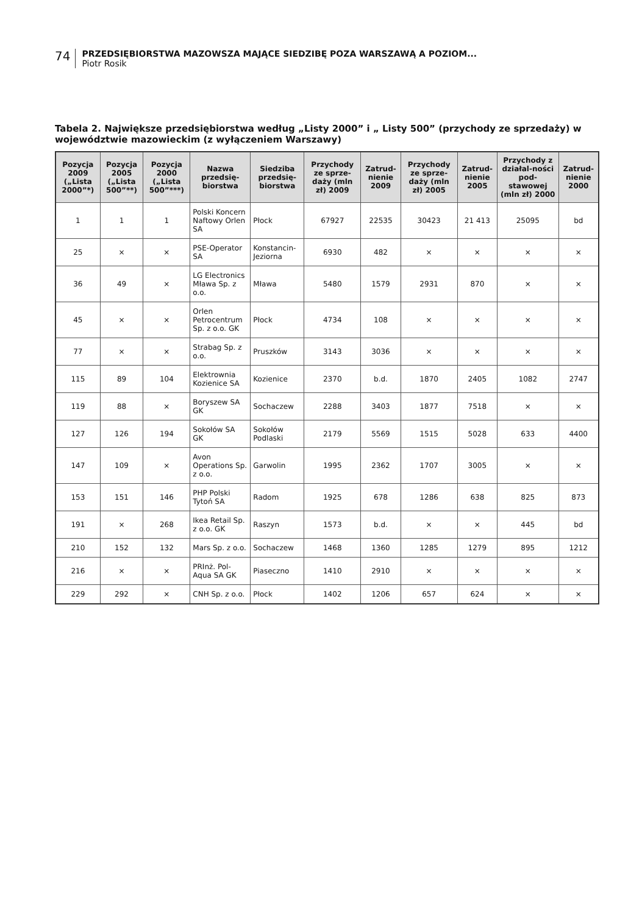74
PRZEDSIĘBIORSTWA MAZOWSZA MAJĄCE SIEDZIBĘ POZA WARSZAWĄ A POZIOM...
Piotr Rosik
Tabela 2. Największe przedsiębiorstwa według „Listy 2000” i „ Listy 500” (przychody ze sprzedaży) w województwie mazowieckim (z wyłączeniem Warszawy)
| Pozycja 2009 („Lista 2000”*) | Pozycja 2005 („Lista 500”**) | Pozycja 2000 („Lista 500”***) | Nazwa przedsię-biorstwa | Siedziba przedsię-biorstwa | Przychody ze sprze-daży (mln zł) 2009 | Zatrud-nienie 2009 | Przychody ze sprze-daży (mln zł) 2005 | Zatrud-nienie 2005 | Przychody z działal-ności pod-stawowej (mln zł) 2000 | Zatrud-nienie 2000 |
| --- | --- | --- | --- | --- | --- | --- | --- | --- | --- | --- |
| 1 | 1 | 1 | Polski Koncern Naftowy Orlen SA | Płock | 67927 | 22535 | 30423 | 21 413 | 25095 | bd |
| 25 | × | × | PSE-Operator SA | Konstancin-Jeziorna | 6930 | 482 | × | × | × | × |
| 36 | 49 | × | LG Electronics Mława Sp. z o.o. | Mława | 5480 | 1579 | 2931 | 870 | × | × |
| 45 | × | × | Orlen Petrocentrum Sp. z o.o. GK | Płock | 4734 | 108 | × | × | × | × |
| 77 | × | × | Strabag Sp. z o.o. | Pruszków | 3143 | 3036 | × | × | × | × |
| 115 | 89 | 104 | Elektrownia Kozienice SA | Kozienice | 2370 | b.d. | 1870 | 2405 | 1082 | 2747 |
| 119 | 88 | × | Boryszew SA GK | Sochaczew | 2288 | 3403 | 1877 | 7518 | × | × |
| 127 | 126 | 194 | Sokołów SA GK | Sokołów Podlaski | 2179 | 5569 | 1515 | 5028 | 633 | 4400 |
| 147 | 109 | × | Avon Operations Sp. z o.o. | Garwolin | 1995 | 2362 | 1707 | 3005 | × | × |
| 153 | 151 | 146 | PHP Polski Tytoń SA | Radom | 1925 | 678 | 1286 | 638 | 825 | 873 |
| 191 | × | 268 | Ikea Retail Sp. z o.o. GK | Raszyn | 1573 | b.d. | × | × | 445 | bd |
| 210 | 152 | 132 | Mars Sp. z o.o. | Sochaczew | 1468 | 1360 | 1285 | 1279 | 895 | 1212 |
| 216 | × | × | PRInż. Pol-Aqua SA GK | Piaseczno | 1410 | 2910 | × | × | × | × |
| 229 | 292 | × | CNH Sp. z o.o. | Płock | 1402 | 1206 | 657 | 624 | × | × |